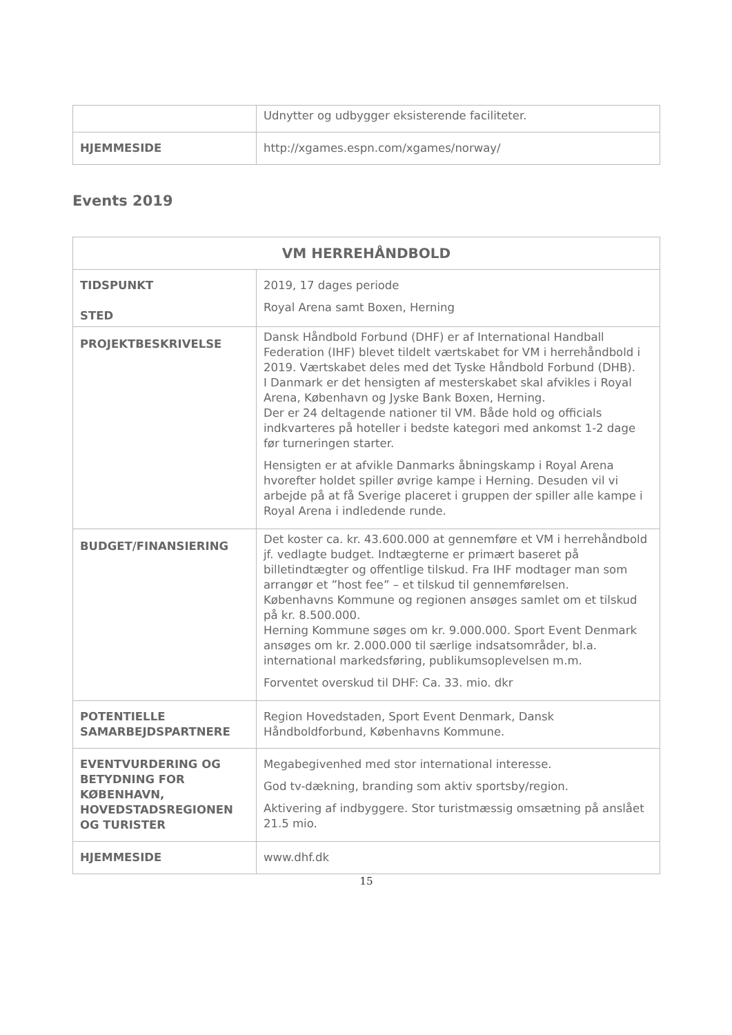| | Udnytter og udbygger eksisterende faciliteter. |
| HJEMMESIDE | http://xgames.espn.com/xgames/norway/ |
Events 2019
| VM HERREHÅNDBOLD | |
| --- | --- |
| TIDSPUNKT STED | 2019, 17 dages periode Royal Arena samt Boxen, Herning |
| PROJEKTBESKRIVELSE | Dansk Håndbold Forbund (DHF) er af International Handball Federation (IHF) blevet tildelt værtskabet for VM i herrehåndbold i 2019. Værtskabet deles med det Tyske Håndbold Forbund (DHB). I Danmark er det hensigten af mesterskabet skal afvikles i Royal Arena, København og Jyske Bank Boxen, Herning. Der er 24 deltagende nationer til VM. Både hold og officials indkvarteres på hoteller i bedste kategori med ankomst 1-2 dage før turneringen starter. Hensigten er at afvikle Danmarks åbningskamp i Royal Arena hvorefter holdet spiller øvrige kampe i Herning. Desuden vil vi arbejde på at få Sverige placeret i gruppen der spiller alle kampe i Royal Arena i indledende runde. |
| BUDGET/FINANSIERING | Det koster ca. kr. 43.600.000 at gennemføre et VM i herrehåndbold jf. vedlagte budget. Indtægterne er primært baseret på billetindtægter og offentlige tilskud. Fra IHF modtager man som arrangør et ”host fee” – et tilskud til gennemførelsen. Københavns Kommune og regionen ansøges samlet om et tilskud på kr. 8.500.000. Herning Kommune søges om kr. 9.000.000. Sport Event Denmark ansøges om kr. 2.000.000 til særlige indsatsområder, bl.a. international markedsføring, publikumsoplevelsen m.m. Forventet overskud til DHF: Ca. 33. mio. dkr |
| POTENTIELLE SAMARBEJDSPARTNERE | Region Hovedstaden, Sport Event Denmark, Dansk Håndboldforbund, Københavns Kommune. |
| EVENTVURDERING OG BETYDNING FOR KØBENHAVN, HOVEDSTADSREGIONEN OG TURISTER | Megabegivenhed med stor international interesse. God tv-dækning, branding som aktiv sportsby/region. Aktivering af indbyggere. Stor turistmæssig omsætning på anslået 21.5 mio. |
| HJEMMESIDE | www.dhf.dk |
15